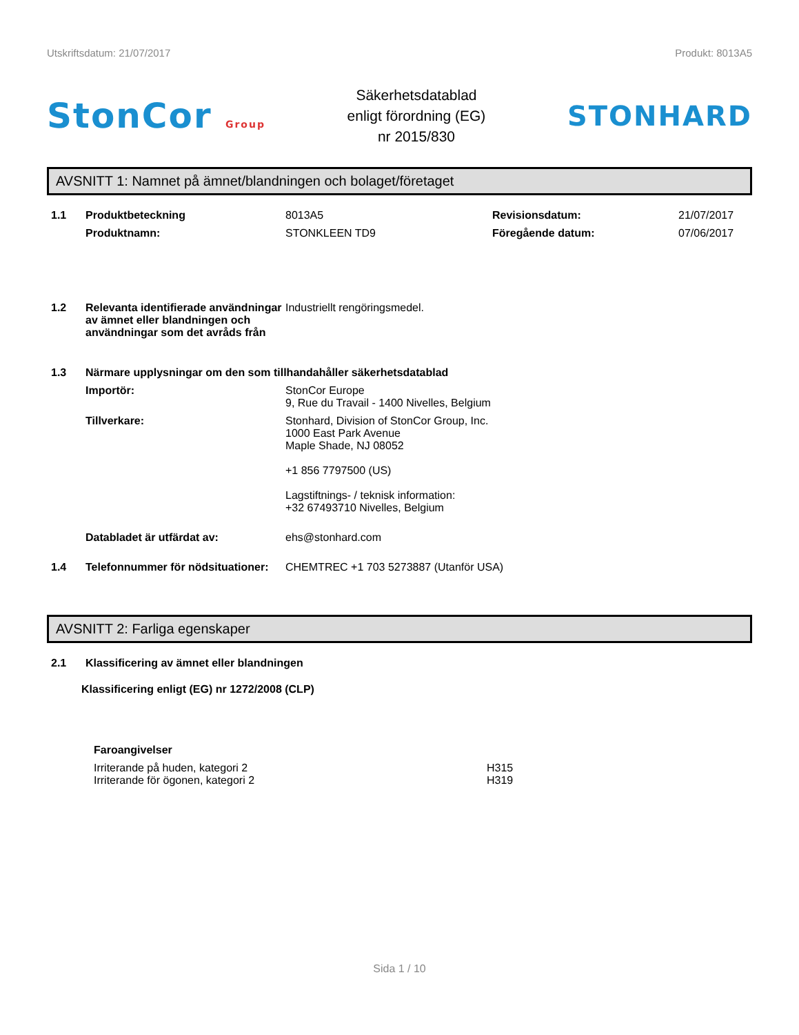Utskriftsdatum: 21/07/2017 Produkt: 8013A5
StonCor Group
Säkerhetsdatablad
enligt förordning (EG)
nr 2015/830
STONHARD
AVSNITT 1: Namnet på ämnet/blandningen och bolaget/företaget
1.1 Produktbeteckning 8013A5 Revisionsdatum: 21/07/2017
Produktnamn: STONKLEEN TD9 Föregående datum: 07/06/2017
1.2 Relevanta identifierade användningar av ämnet eller blandningen och användningar som det avråds från Industriellt rengöringsmedel.
1.3 Närmare upplysningar om den som tillhandahåller säkerhetsdatablad
Importör: StonCor Europe
9, Rue du Travail - 1400 Nivelles, Belgium
Tillverkare: Stonhard, Division of StonCor Group, Inc.
1000 East Park Avenue
Maple Shade, NJ 08052
+1 856 7797500 (US)
Lagstiftnings- / teknisk information:
+32 67493710 Nivelles, Belgium
Databladet är utfärdat av: ehs@stonhard.com
1.4 Telefonnummer för nödsituationer: CHEMTREC +1 703 5273887 (Utanför USA)
AVSNITT 2: Farliga egenskaper
2.1 Klassificering av ämnet eller blandningen
Klassificering enligt (EG) nr 1272/2008 (CLP)
Faroangivelser
Irriterande på huden, kategori 2
Irriterande för ögonen, kategori 2 H315
H319
Sida 1 / 10